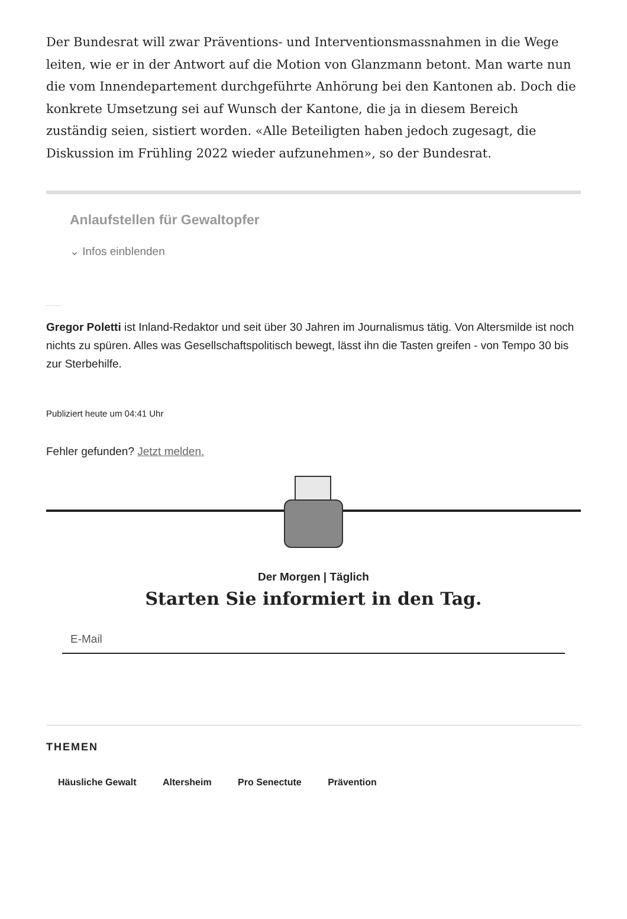Der Bundesrat will zwar Präventions- und Interventionsmassnahmen in die Wege leiten, wie er in der Antwort auf die Motion von Glanzmann betont. Man warte nun die vom Innendepartement durchgeführte Anhörung bei den Kantonen ab. Doch die konkrete Umsetzung sei auf Wunsch der Kantone, die ja in diesem Bereich zuständig seien, sistiert worden. «Alle Beteiligten haben jedoch zugesagt, die Diskussion im Frühling 2022 wieder aufzunehmen», so der Bundesrat.
Anlaufstellen für Gewaltopfer
⌄ Infos einblenden
Gregor Poletti ist Inland-Redaktor und seit über 30 Jahren im Journalismus tätig. Von Altersmilde ist noch nichts zu spüren. Alles was Gesellschaftspolitisch bewegt, lässt ihn die Tasten greifen - von Tempo 30 bis zur Sterbehilfe.
Publiziert heute um 04:41 Uhr
Fehler gefunden? Jetzt melden.
Der Morgen | Täglich
Starten Sie informiert in den Tag.
E-Mail
THEMEN
Häusliche Gewalt Altersheim Pro Senectute Prävention